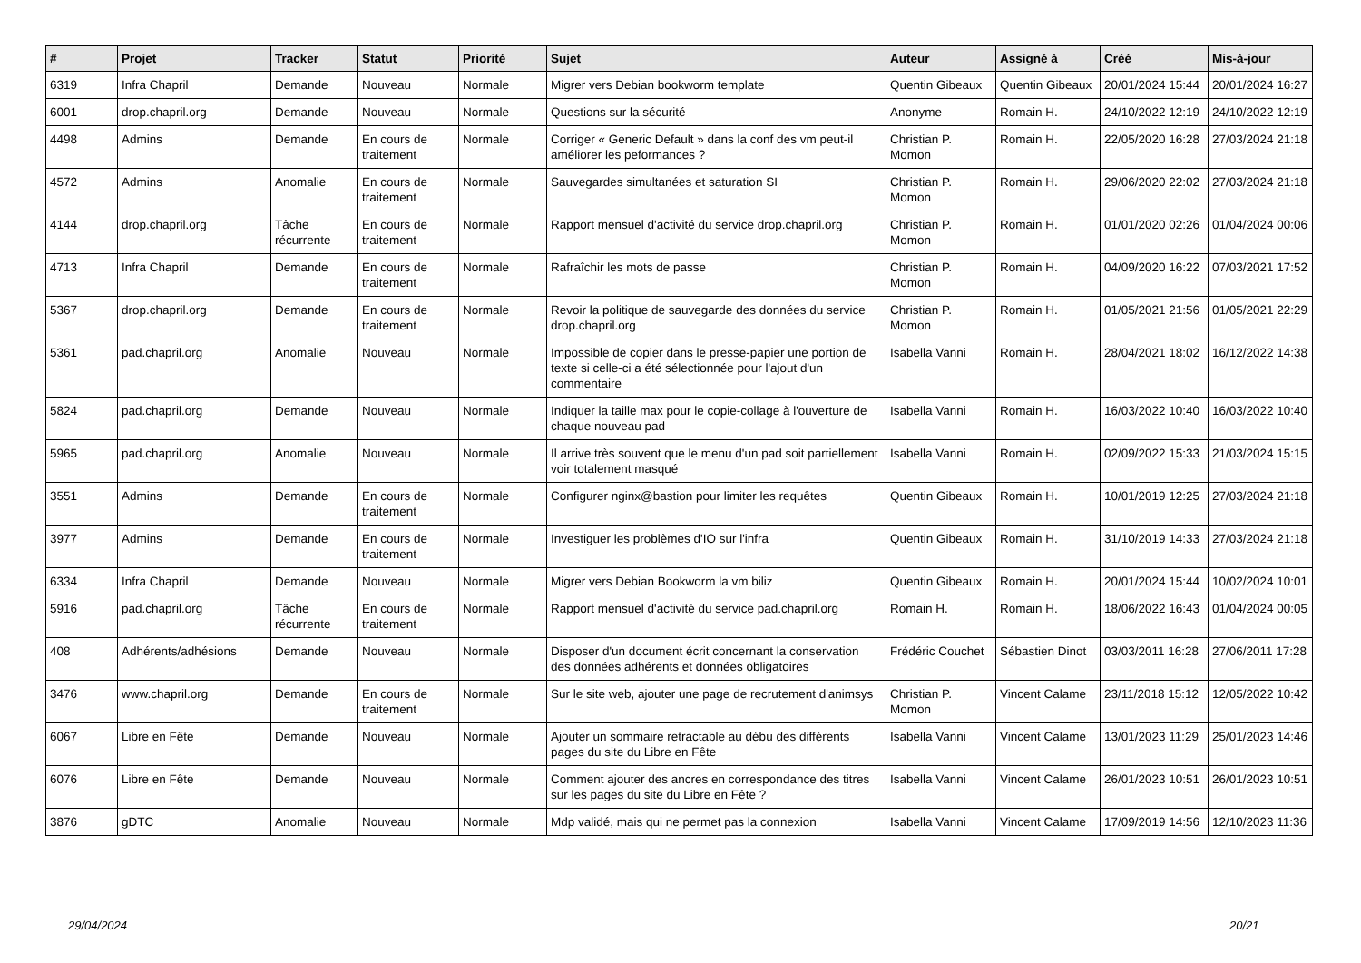| # | Projet | Tracker | Statut | Priorité | Sujet | Auteur | Assigné à | Créé | Mis-à-jour |
| --- | --- | --- | --- | --- | --- | --- | --- | --- | --- |
| 6319 | Infra Chapril | Demande | Nouveau | Normale | Migrer vers Debian bookworm template | Quentin Gibeaux | Quentin Gibeaux | 20/01/2024 15:44 | 20/01/2024 16:27 |
| 6001 | drop.chapril.org | Demande | Nouveau | Normale | Questions sur la sécurité | Anonyme | Romain H. | 24/10/2022 12:19 | 24/10/2022 12:19 |
| 4498 | Admins | Demande | En cours de traitement | Normale | Corriger « Generic Default » dans la conf des vm peut-il améliorer les peformances ? | Christian P. Momon | Romain H. | 22/05/2020 16:28 | 27/03/2024 21:18 |
| 4572 | Admins | Anomalie | En cours de traitement | Normale | Sauvegardes simultanées et saturation SI | Christian P. Momon | Romain H. | 29/06/2020 22:02 | 27/03/2024 21:18 |
| 4144 | drop.chapril.org | Tâche récurrente | En cours de traitement | Normale | Rapport mensuel d'activité du service drop.chapril.org | Christian P. Momon | Romain H. | 01/01/2020 02:26 | 01/04/2024 00:06 |
| 4713 | Infra Chapril | Demande | En cours de traitement | Normale | Rafraîchir les mots de passe | Christian P. Momon | Romain H. | 04/09/2020 16:22 | 07/03/2021 17:52 |
| 5367 | drop.chapril.org | Demande | En cours de traitement | Normale | Revoir la politique de sauvegarde des données du service drop.chapril.org | Christian P. Momon | Romain H. | 01/05/2021 21:56 | 01/05/2021 22:29 |
| 5361 | pad.chapril.org | Anomalie | Nouveau | Normale | Impossible de copier dans le presse-papier une portion de texte si celle-ci a été sélectionnée pour l'ajout d'un commentaire | Isabella Vanni | Romain H. | 28/04/2021 18:02 | 16/12/2022 14:38 |
| 5824 | pad.chapril.org | Demande | Nouveau | Normale | Indiquer la taille max pour le copie-collage à l'ouverture de chaque nouveau pad | Isabella Vanni | Romain H. | 16/03/2022 10:40 | 16/03/2022 10:40 |
| 5965 | pad.chapril.org | Anomalie | Nouveau | Normale | Il arrive très souvent que le menu d'un pad soit partiellement voir totalement masqué | Isabella Vanni | Romain H. | 02/09/2022 15:33 | 21/03/2024 15:15 |
| 3551 | Admins | Demande | En cours de traitement | Normale | Configurer nginx@bastion pour limiter les requêtes | Quentin Gibeaux | Romain H. | 10/01/2019 12:25 | 27/03/2024 21:18 |
| 3977 | Admins | Demande | En cours de traitement | Normale | Investiguer les problèmes d'IO sur l'infra | Quentin Gibeaux | Romain H. | 31/10/2019 14:33 | 27/03/2024 21:18 |
| 6334 | Infra Chapril | Demande | Nouveau | Normale | Migrer vers Debian Bookworm la vm biliz | Quentin Gibeaux | Romain H. | 20/01/2024 15:44 | 10/02/2024 10:01 |
| 5916 | pad.chapril.org | Tâche récurrente | En cours de traitement | Normale | Rapport mensuel d'activité du service pad.chapril.org | Romain H. | Romain H. | 18/06/2022 16:43 | 01/04/2024 00:05 |
| 408 | Adhérents/adhésions | Demande | Nouveau | Normale | Disposer d'un document écrit concernant la conservation des données adhérents et données obligatoires | Frédéric Couchet | Sébastien Dinot | 03/03/2011 16:28 | 27/06/2011 17:28 |
| 3476 | www.chapril.org | Demande | En cours de traitement | Normale | Sur le site web, ajouter une page de recrutement d'animsys | Christian P. Momon | Vincent Calame | 23/11/2018 15:12 | 12/05/2022 10:42 |
| 6067 | Libre en Fête | Demande | Nouveau | Normale | Ajouter un sommaire retractable au débu des différents pages du site du Libre en Fête | Isabella Vanni | Vincent Calame | 13/01/2023 11:29 | 25/01/2023 14:46 |
| 6076 | Libre en Fête | Demande | Nouveau | Normale | Comment ajouter des ancres en correspondance des titres sur les pages du site du Libre en Fête ? | Isabella Vanni | Vincent Calame | 26/01/2023 10:51 | 26/01/2023 10:51 |
| 3876 | gDTC | Anomalie | Nouveau | Normale | Mdp validé, mais qui ne permet pas la connexion | Isabella Vanni | Vincent Calame | 17/09/2019 14:56 | 12/10/2023 11:36 |
29/04/2024 20/21